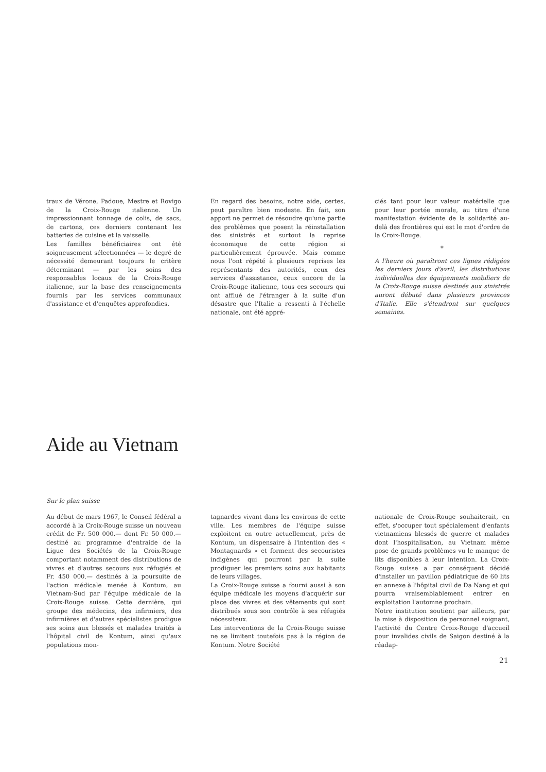traux de Vérone, Padoue, Mestre et Rovigo de la Croix-Rouge italienne. Un impressionnant tonnage de colis, de sacs, de cartons, ces derniers contenant les batteries de cuisine et la vaisselle.
Les familles bénéficiaires ont été soigneusement sélectionnées — le degré de nécessité demeurant toujours le critère déterminant — par les soins des responsables locaux de la Croix-Rouge italienne, sur la base des renseignements fournis par les services communaux d'assistance et d'enquêtes approfondies.
En regard des besoins, notre aide, certes, peut paraître bien modeste. En fait, son apport ne permet de résoudre qu'une partie des problèmes que posent la réinstallation des sinistrés et surtout la reprise économique de cette région si particulièrement éprouvée. Mais comme nous l'ont répété à plusieurs reprises les représentants des autorités, ceux des services d'assistance, ceux encore de la Croix-Rouge italienne, tous ces secours qui ont afflué de l'étranger à la suite d'un désastre que l'Italie a ressenti à l'échelle nationale, ont été appré-
ciés tant pour leur valeur matérielle que pour leur portée morale, au titre d'une manifestation évidente de la solidarité au-delà des frontières qui est le mot d'ordre de la Croix-Rouge.
*
A l'heure où paraîtront ces lignes rédigées les derniers jours d'avril, les distributions individuelles des équipements mobiliers de la Croix-Rouge suisse destinés aux sinistrés auront débuté dans plusieurs provinces d'Italie. Elle s'étendront sur quelques semaines.
Aide au Vietnam
Sur le plan suisse
Au début de mars 1967, le Conseil fédéral a accordé à la Croix-Rouge suisse un nouveau crédit de Fr. 500 000.— dont Fr. 50 000.— destiné au programme d'entraide de la Ligue des Sociétés de la Croix-Rouge comportant notamment des distributions de vivres et d'autres secours aux réfugiés et Fr. 450 000.— destinés à la poursuite de l'action médicale menée à Kontum, au Vietnam-Sud par l'équipe médicale de la Croix-Rouge suisse. Cette dernière, qui groupe des médecins, des infirmiers, des infirmières et d'autres spécialistes prodigue ses soins aux blessés et malades traités à l'hôpital civil de Kontum, ainsi qu'aux populations mon-
tagnardes vivant dans les environs de cette ville. Les membres de l'équipe suisse exploitent en outre actuellement, près de Kontum, un dispensaire à l'intention des « Montagnards » et forment des secouristes indigènes qui pourront par la suite prodiguer les premiers soins aux habitants de leurs villages.
La Croix-Rouge suisse a fourni aussi à son équipe médicale les moyens d'acquérir sur place des vivres et des vêtements qui sont distribués sous son contrôle à ses réfugiés nécessiteux.
Les interventions de la Croix-Rouge suisse ne se limitent toutefois pas à la région de Kontum. Notre Société
nationale de Croix-Rouge souhaiterait, en effet, s'occuper tout spécialement d'enfants vietnamiens blessés de guerre et malades dont l'hospitalisation, au Vietnam même pose de grands problèmes vu le manque de lits disponibles à leur intention. La Croix-Rouge suisse a par conséquent décidé d'installer un pavillon pédiatrique de 60 lits en annexe à l'hôpital civil de Da Nang et qui pourra vraisemblablement entrer en exploitation l'automne prochain.
Notre institution soutient par ailleurs, par la mise à disposition de personnel soignant, l'activité du Centre Croix-Rouge d'accueil pour invalides civils de Saigon destiné à la réadap-
21